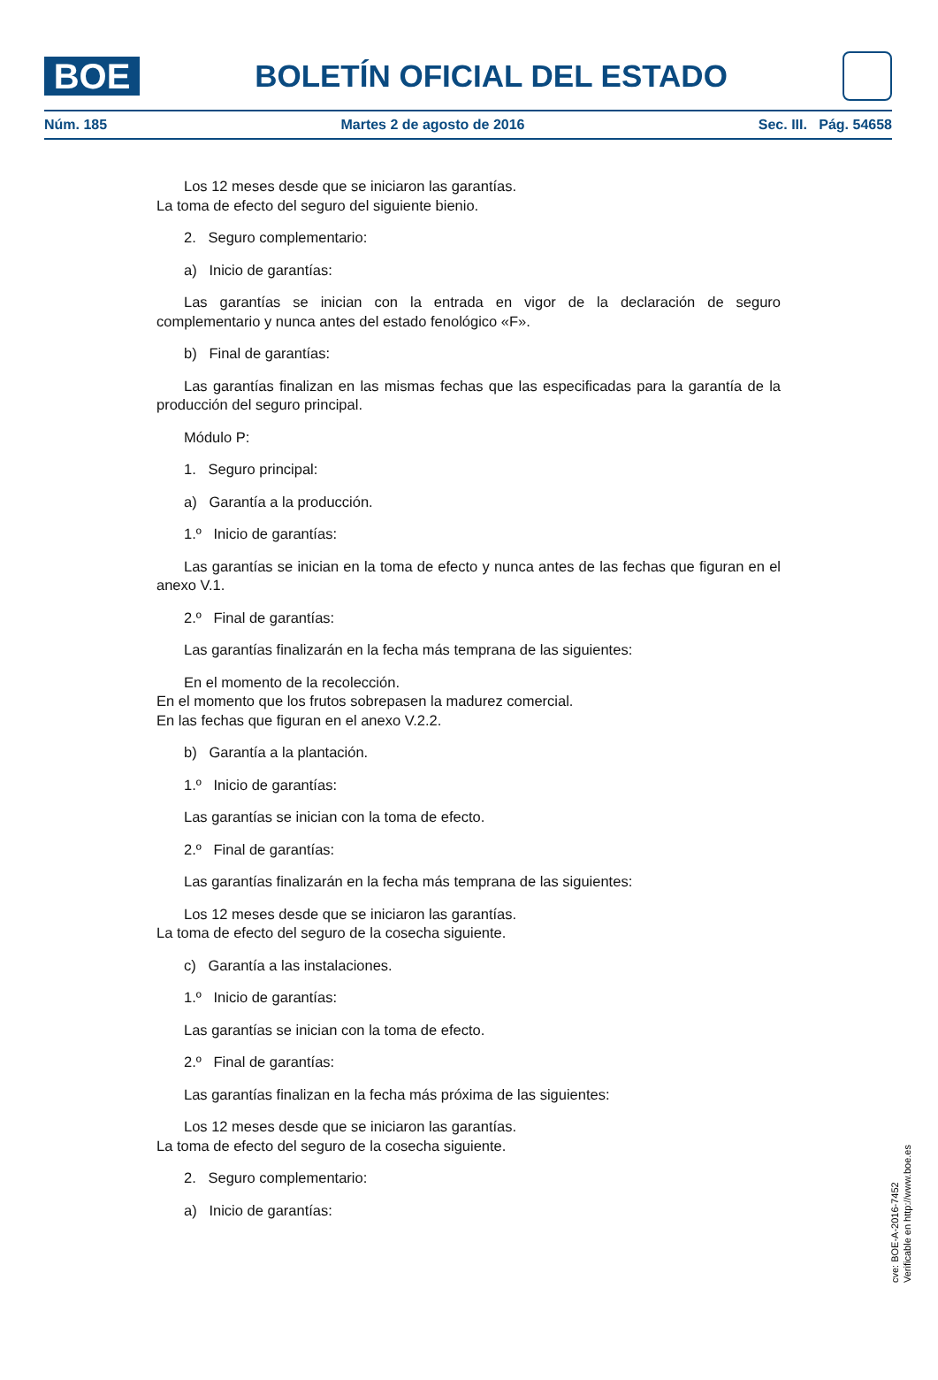BOE
BOLETÍN OFICIAL DEL ESTADO
Núm. 185 Martes 2 de agosto de 2016 Sec. III. Pág. 54658
Los 12 meses desde que se iniciaron las garantías.
La toma de efecto del seguro del siguiente bienio.
2. Seguro complementario:
a) Inicio de garantías:
Las garantías se inician con la entrada en vigor de la declaración de seguro complementario y nunca antes del estado fenológico «F».
b) Final de garantías:
Las garantías finalizan en las mismas fechas que las especificadas para la garantía de la producción del seguro principal.
Módulo P:
1. Seguro principal:
a) Garantía a la producción.
1.º Inicio de garantías:
Las garantías se inician en la toma de efecto y nunca antes de las fechas que figuran en el anexo V.1.
2.º Final de garantías:
Las garantías finalizarán en la fecha más temprana de las siguientes:
En el momento de la recolección.
En el momento que los frutos sobrepasen la madurez comercial.
En las fechas que figuran en el anexo V.2.2.
b) Garantía a la plantación.
1.º Inicio de garantías:
Las garantías se inician con la toma de efecto.
2.º Final de garantías:
Las garantías finalizarán en la fecha más temprana de las siguientes:
Los 12 meses desde que se iniciaron las garantías.
La toma de efecto del seguro de la cosecha siguiente.
c) Garantía a las instalaciones.
1.º Inicio de garantías:
Las garantías se inician con la toma de efecto.
2.º Final de garantías:
Las garantías finalizan en la fecha más próxima de las siguientes:
Los 12 meses desde que se iniciaron las garantías.
La toma de efecto del seguro de la cosecha siguiente.
2. Seguro complementario:
a) Inicio de garantías:
cve: BOE-A-2016-7452
Verificable en http://www.boe.es